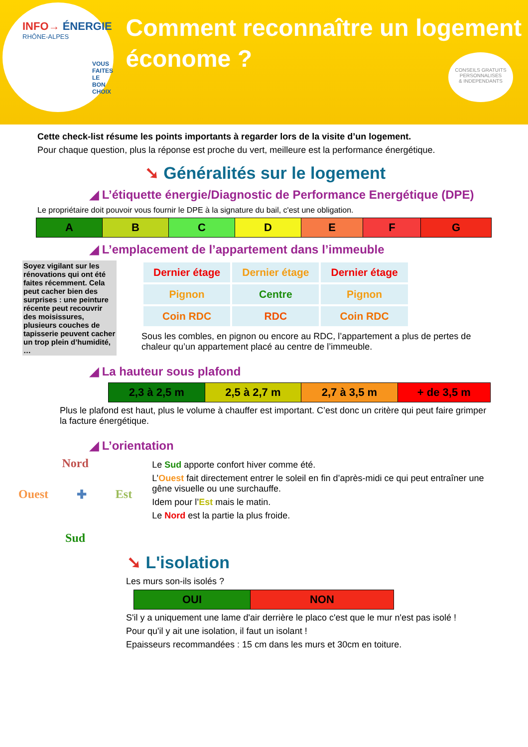INFO→ ÉNERGIE
RHÔNE-ALPES
VOUS FAITES
LE BON CHOIX
Comment reconnaître un logement économe ?
CONSEILS GRATUITS
PERSONNALISES
& INDEPENDANTS
Cette check-list résume les points importants à regarder lors de la visite d’un logement.
Pour chaque question, plus la réponse est proche du vert, meilleure est la performance énergétique.
➘ Généralités sur le logement
◢ L’étiquette énergie/Diagnostic de Performance Energétique (DPE)
Le propriétaire doit pouvoir vous fournir le DPE à la signature du bail, c'est une obligation.
| A | B | C | D | E | F | G |
◢ L’emplacement de l’appartement dans l’immeuble
Soyez vigilant sur les rénovations qui ont été faites récemment. Cela peut cacher bien des surprises : une peinture récente peut recouvrir des moisissures, plusieurs couches de tapisserie peuvent cacher un trop plein d’humidité, …
| Dernier étage | Dernier étage | Dernier étage |
| Pignon | Centre | Pignon |
| Coin RDC | RDC | Coin RDC |
Sous les combles, en pignon ou encore au RDC, l’appartement a plus de pertes de chaleur qu’un appartement placé au centre de l’immeuble.
◢ La hauteur sous plafond
| 2,3 à 2,5 m | 2,5 à 2,7 m | 2,7 à 3,5 m | + de 3,5 m |
Plus le plafond est haut, plus le volume à chauffer est important. C’est donc un critère qui peut faire grimper la facture énergétique.
◢ L’orientation
Nord
Ouest ✚ Est
Sud
Le Sud apporte confort hiver comme été.
L’Ouest fait directement entrer le soleil en fin d’après-midi ce qui peut entraîner une gêne visuelle ou une surchauffe.
Idem pour l’Est mais le matin.
Le Nord est la partie la plus froide.
➘ L'isolation
Les murs son-ils isolés ?
| OUI | NON |
S'il y a uniquement une lame d'air derrière le placo c'est que le mur n'est pas isolé !
Pour qu'il y ait une isolation, il faut un isolant !
Epaisseurs recommandées : 15 cm dans les murs et 30cm en toiture.